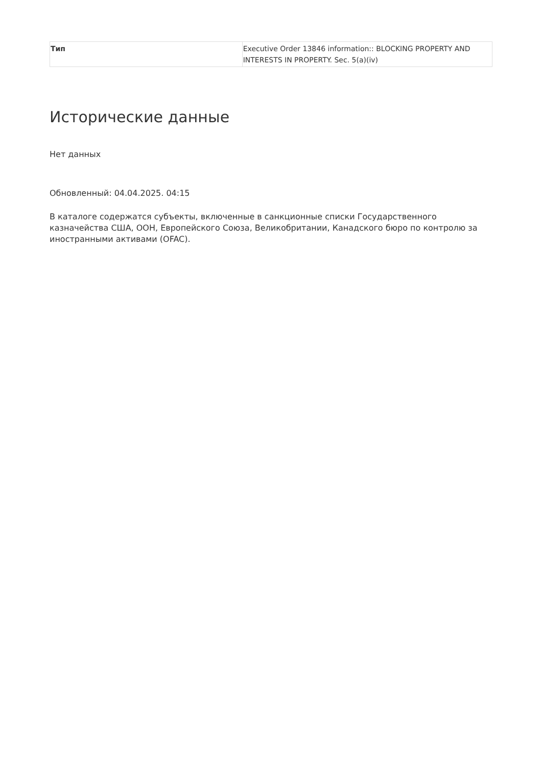| Тип | Executive Order 13846 information:: BLOCKING PROPERTY AND INTERESTS IN PROPERTY. Sec. 5(a)(iv) |
Исторические данные
Нет данных
Обновленный: 04.04.2025. 04:15
В каталоге содержатся субъекты, включенные в санкционные списки Государственного казначейства США, ООН, Европейского Союза, Великобритании, Канадского бюро по контролю за иностранными активами (OFAC).